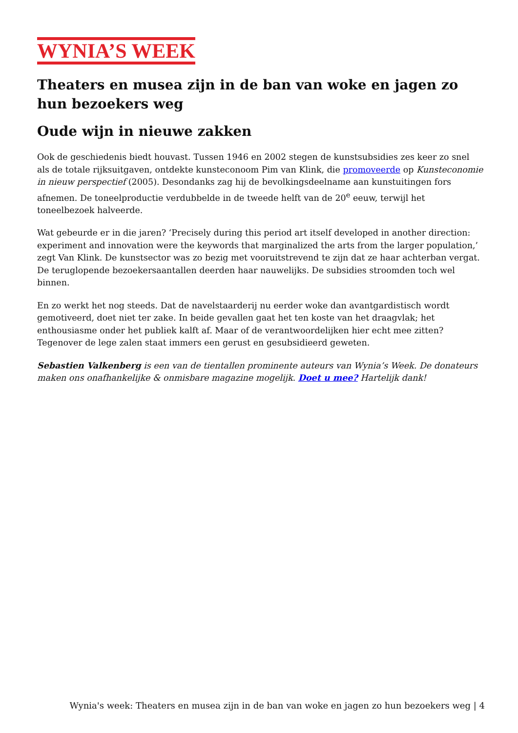WYNIA’S WEEK
Theaters en musea zijn in de ban van woke en jagen zo hun bezoekers weg
Oude wijn in nieuwe zakken
Ook de geschiedenis biedt houvast. Tussen 1946 en 2002 stegen de kunstsubsidies zes keer zo snel als de totale rijksuitgaven, ontdekte kunsteconoom Pim van Klink, die promoveerde op Kunsteconomie in nieuw perspectief (2005). Desondanks zag hij de bevolkingsdeelname aan kunstuitingen fors afnemen. De toneelproductie verdubbelde in de tweede helft van de 20<sup>e</sup> eeuw, terwijl het toneelbezoek halveerde.
Wat gebeurde er in die jaren? ‘Precisely during this period art itself developed in another direction: experiment and innovation were the keywords that marginalized the arts from the larger population,’ zegt Van Klink. De kunstsector was zo bezig met vooruitstrevend te zijn dat ze haar achterban vergat. De teruglopende bezoekersaantallen deerden haar nauwelijks. De subsidies stroomden toch wel binnen.
En zo werkt het nog steeds. Dat de navelstaarderij nu eerder woke dan avantgardistisch wordt gemotiveerd, doet niet ter zake. In beide gevallen gaat het ten koste van het draagvlak; het enthousiasme onder het publiek kalft af. Maar of de verantwoordelijken hier echt mee zitten? Tegenover de lege zalen staat immers een gerust en gesubsidieerd geweten.
Sebastien Valkenberg is een van de tientallen prominente auteurs van Wynia’s Week. De donateurs maken ons onafhankelijke & onmisbare magazine mogelijk. Doet u mee? Hartelijk dank!
Wynia's week: Theaters en musea zijn in de ban van woke en jagen zo hun bezoekers weg | 4